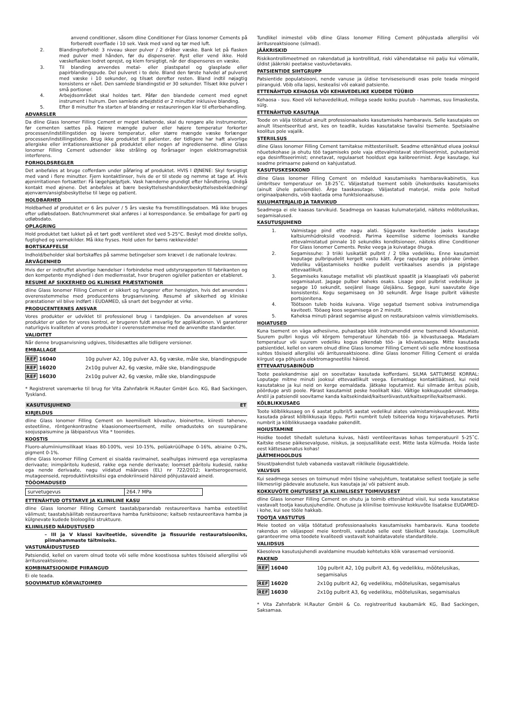anvend conditioner, såsom dline Conditioner For Glass Ionomer Cements på forberedt overflade i 10 sek. Vask med vand og tør med luft.
2. Blandingsforhold: 3 niveau skeer pulver / 2 dråber væske. Bank let på flasken med pulver med hånden, før du dispenserer. Ryst eller vend ikke. Hold væskeflasken lodret oprejst, og klem forsigtigt, når der dispenseres en væske.
3. Til blanding anvendes metal- eller plastspatel og glasplade eller papirblandingspude. Del pulveret i to dele. Bland den første halvdel af pulveret med væske i 10 sekunder, og tilsæt derefter resten. Bland indtil nøjagtig konsistens er nået. Den samlede blandingstid er 30 sekunder. Tilsæt ikke pulver i små portioner.
4. Arbejdsområdet skal holdes tørt. Påfør den blandede cement med egnet instrument i hulrum. Den samlede arbejdstid er 2 minutter inklusive blanding.
5. Efter 8 minutter fra starten af blanding er restaureringen klar til efterbehandling.
ADVARSLER
Da dline Glass Ionomer Filling Cement er meget klæbende, skal du rengøre alle instrumenter, før cementen sættes på. Højere mængde pulver eller højere temperatur forkorter processen/indstillingstiden og lavere temperatur, eller større mængde væske forlænger processen/indstillingstiden. Brug ikke produktet til patienter, der tidligere har haft alvorlige allergiske eller irritationsreaktioner på produktet eller nogen af ingredienserne. dline Glass Ionomer Filling Cement udsender ikke stråling og forårsager ingen elektromagnetisk interferens.
FORHOLDSREGLER
Det anbefales at bruge cofferdam under påføring af produktet. HVIS I ØJNENE: Skyl forsigtigt med vand i flere minutter. Fjern kontaktlinser, hvis de er til stede og nemme at tage af. Hvis øjenirritationen fortsætter: Få lægehjælp/tjek. Vask hænderne grundigt efter håndtering. Undgå kontakt med øjnene. Det anbefales at bære beskyttelseshandsker/beskyttelsesbeklædning/øjenværn/ansigtsbeskyttelse til læge og patient.
HOLDBARHED
Holdbarhed af produktet er 6 års pulver / 5 års væske fra fremstillingsdatoen. Må ikke bruges efter udløbsdatoen. Batchnummeret skal anføres i al korrespondance. Se emballage for parti og udløbsdato.
OPLAGRING
Hold produktet tæt lukket på et tørt godt ventileret sted ved 5-25°C. Beskyt mod direkte sollys, fugtighed og varmekilder. Må ikke fryses. Hold uden for børns rækkevidde!
BORTSKAFFELSE
Indhold/beholder skal bortskaffes på samme betingelser som krævet i de nationale lovkrav.
ÅRVÅGENHED
Hvis der er indtruffet alvorlige hændelser i forbindelse med udstyrsrapporten til fabrikanten og den kompetente myndighed i den medlemsstat, hvor brugeren og/eller patienten er etableret.
RESUMÉ AF SIKKERHED OG KLINISKE PRÆSTATIONER
dline Glass Ionomer Filling Cement er sikkert og fungerer efter hensigten, hvis det anvendes i overensstemmelse med producentens brugsanvisning. Resumé af sikkerhed og kliniske præstationer vil blive indført i EUDAMED, så snart det begynder at virke.
PRODUCENTERNES ANSVAR
Vores produkter er udviklet til professionel brug i tandplejen. Da anvendelsen af vores produkter er uden for vores kontrol, er brugeren fuldt ansvarlig for applikationen. Vi garanterer naturligvis kvaliteten af vores produkter i overensstemmelse med de anvendte standarder.
VALIDITET
Når denne brugsanvisning udgives, tilsidesættes alle tidligere versioner.
EMBALLAGE
| REF 16040 | 10g pulver A2, 10g pulver A3, 6g væske, måle ske, blandingspude |
| REF 16020 | 2x10g pulver A2, 6g væske, måle ske, blandingspude |
| REF 16030 | 2x10g pulver A2, 6g væske, måle ske, blandingspude |
* Registreret varemærke til brug for Vita Zahnfabrik H.Rauter GmbH &co. KG, Bad Sackingen, Tyskland.
KASUTUSJUHEND ET
KIRJELDUS
dline Glass Ionomer Filling Cement on keemiliselt kõvastuv, bioinertne, kiiresti tahenev, esteetiline, röntgenkontrastne klaasionomeertsement, mille omadusteks on suurepärane soojuspaisumine ja läbipaistvus Vita * toonides.
KOOSTIS
Fluoro-alumiiniumsilikaat klaas 80-100%, vesi 10-15%, polüakrüülhape 0-16%, abiaine 0-2%, pigment 0-1%.
dline Glass Ionomer Filling Cement ei sisalda ravimainet, sealhulgas inimverd ega vereplasma derivaate; inimpäritolu kudesid, rakke ega nende derivaate; loomset päritolu kudesid, rakke ega nende derivaate, nagu viidatud määruses (EL) nr 722/2012; kantserogeenseid, mutageenseid, reproduktiivtoksilisi ega endokriinseid häireid põhjustavaid aineid.
TÖÖOMADUSED
| survetugevus | 264.7 MPa |
ETTENÄHTUD OTSTARVE JA KLIINILINE KASU
dline Glass Ionomer Filling Cement taastab/parandab restaureeritava hamba esteetilist välimust; taastab/säilitab restaureeritava hamba funktsioone; kaitseb restaureeritava hamba ja külgnevate kudede bioloogilisi struktuure.
KLIINILISED NÄIDUSTUSED
– III ja V klassi kaviteetide, süvendite ja fissuuride restauratsiooniks, piimahammaste täitmiseks.
VASTUNÄIDUSTUSED
Patsiendid, kellel on varem olnud toote või selle mõne koostisosa suhtes tõsiseid allergilisi või ärritusreaktsioone.
KOMBINATSIOONIDE PIIRANGUD
Ei ole teada.
SOOVIMATUD KÕRVALTOIMED
Tundlikel inimestel võib dline Glass Ionomer Filling Cement põhjustada allergilisi või ärritusreaktsioone (silmad).
JÄÄKRISKID
Riskikontrollimeetmed on rakendatud ja kontrollitud, riski vähendatakse nii palju kui võimalik, üldist jääkriski peetakse vastuvõetavaks.
PATSIENTIDE SIHTGRUPP
Patsientide populatsiooni, nende vanuse ja üldise terviseseisundi osas pole teada mingeid piiranguid. Võib olla lapsi, keskealisi või eakaid patsiente.
ETTENÄHTUD KEHAOSA VÕI KEHAVEDELIKE KUDEDE TÜÜBID
Kehaosa - suu. Koed või kehavedelikud, millega seade kokku puutub - hammas, suu limaskesta, sülg.
ETTENÄHTUD KASUTAJA
Toode on välja töötatud ainult professionaalseks kasutamiseks hambaravis. Selle kasutajaks on ainult litsentseeritud arst, kes on teadlik, kuidas kasutatakse tavalisi tsemente. Spetsiaalne koolitus pole vajalik.
STERIILSUS
dline Glass Ionomer Filling Cement tarnitakse mittesteriilselt. Seadme ettenähtud eluea jooksul nõuetekohase ja ohutu töö tagamiseks pole vaja ettevalmistavat steriliseerimist, puhastamist ega desinfitseerimist; ennetavat, regulaarset hooldust ega kalibreerimist. Ärge kasutage, kui seadme primaarne pakend on kahjustatud.
KASUTUSKESKKOND
dline Glass Ionomer Filling Cement on mõeldud kasutamiseks hambaravikabinetis, kus ümbritsev temperatuur on 18-25˚C. Väljastatud tsement sobib ühekordseks kasutamiseks (ainult ühele patsiendile). Ärge taaskasutage. Väljastatud materjal, mida pole hoitud originaalpakendis, võib kaotada oma funktsionaalsuse.
KULUMATERJALID JA TARVIKUD
Seadmega ei ole kaasas tarvikuid. Seadmega on kaasas kulumaterjalid, näiteks mõõtelusikas, segamisalused.
KASUTUSJUHEND
1. Valmistage pind ette nagu alati. Sügavate kaviteetide jaoks kasutage kaltsiumhüdroksiid voodreid. Parima keemilise sideme loomiseks kandke ettevalmistatud pinnale 10 sekundiks konditsioneer, näiteks dline Conditioner For Glass Ionomer Cements. Peske veega ja kuivatage õhuga.
2. Segamissuhe: 3 triiki lusikatäit pulbrit / 2 tilka vedelikku. Enne kasutamist koputage pulbripudelit kergelt vastu kätt. Ärge raputage ega pöörake ümber. Vedeliku väljastamiseks hoidke pudelit vertikaalses asendis ja pigistage ettevaatlikult.
3. Segamiseks kasutage metallist või plastikust spaatlit ja klaasplaati või paberist segamisalust. Jagage pulber kaheks osaks. Lisage pool pulbrist vedelikule ja segage 10 sekundit, seejärel lisage ülejäänu. Segage, kuni saavutate õige konsistentsi. Kogu segamisaeg on 30 sekundit. Ärge lisage pulbrit väikeste portsjonitena.
4. Töötsoon tuleb hoida kuivana. Viige segatud tsement sobiva instrumendiga kaviteeti. Tööaeg koos segamisega on 2 minutit.
5. Kaheksa minuti pärast segamise algust on restauratsioon valmis viimistlemiseks.
HOIATUSED
Kuna tsement on väga adhesiivne, puhastage kõik instrumendid enne tsemendi kõvastumist. Suurem pulbri kogus või kõrgem temperatuur lühendab töö- ja kõvastusaega. Madalam temperatuur või suurem vedeliku kogus pikendab töö- ja kõvastusaega. Mitte kasutada patsientidel, kellel on varem olnud dline Glass Ionomer Filling Cement või selle mõne koostisosa suhtes tõsiseid allergilisi või ärritusreaktsioone. dline Glass Ionomer Filling Cement ei eralda kiirgust ega põhjusta elektromagneetilisi häireid.
ETTEVAATUSABINÕUD
Toote pealekandmise ajal on soovitatav kasutada kofferdami. SILMA SATTUMISE KORRAL: Loputage mitme minuti jooksul ettevaatlikult veega. Eemaldage kontaktläätsed, kui neid kasutatakse ja kui neid on kerge eemaldada. Jätkake loputamist. Kui silmade ärritus püsib, pöörduge arsti poole. Pärast kasutamist peske hoolikalt käsi. Vältige kokkupuudet silmadega. Arstil ja patsiendil soovitame kanda kaitsekindaid/kaitserõivastust/kaitseprille/kaitsemaski.
KÕLBLIKKUSAEG
Toote kõlblikkusaeg on 6 aastat pulbril/5 aastat vedelikul alates valmistamiskuupäevast. Mitte kasutada pärast kõlblikkusaja lõppu. Partii numbrit tuleb tsiteerida kogu kirjavahetuses. Partii numbrit ja kõlblikkusaega vaadake pakendilt.
HOIUSTAMINE
Hoidke toodet tihedalt suletuna kuivas, hästi ventileeritavas kohas temperatuuril 5-25˚C. Kaitske otsese päikesevalguse, niiskus, ja soojusallikate eest. Mitte lasta külmuda. Hoida laste eest kättesaamatus kohas!
JÄÄTMEHOOLDUS
Sisust/pakendist tuleb vabaneda vastavalt riiklikele õigusaktidele.
VALVSUS
Kui seadmega seoses on toimunud mõni tõsine vahejuhtum, teatatakse sellest tootjale ja selle liikmesriigi pädevale asutusele, kus kasutaja ja/ või patsient asub.
KOKKUVÕTE OHUTUSEST JA KLIINILISEST TOIMIVUSEST
dline Glass Ionomer Filling Cement on ohutu ja toimib ettenähtud viisil, kui seda kasutatakse vastavalt tootja kasutusjuhendile. Ohutuse ja kliinilise toimivuse kokkuvõte lisatakse EUDAMED-i kohe, kui see tööle hakkab.
TOOTJA VASTUTUS
Meie tooted on välja töötatud professionaalseks kasutamiseks hambaravis. Kuna toodete rakendus on väljaspool meie kontrolli, vastutab selle eest täielikult kasutaja. Loomulikult garanteerime oma toodete kvaliteedi vastavalt kohaldatavatele standarditele.
VALIIDSUS
Käesoleva kasutusjuhendi avaldamine muudab kehtetuks kõik varasemad versioonid.
PAKEND
| REF 16040 | 10g pulbrit A2, 10g pulbrit A3, 6g vedelikku, mõõtelusikas, segamisalus |
| REF 16020 | 2x10g pulbrit A2, 6g vedelikku, mõõtelusikas, segamisalus |
| REF 16030 | 2x10g pulbrit A3, 6g vedelikku, mõõtelusikas, segamisalus |
* Vita Zahnfabrik H.Rauter GmbH & Co. registreeritud kaubamärk KG, Bad Sackingen, Saksamaa.